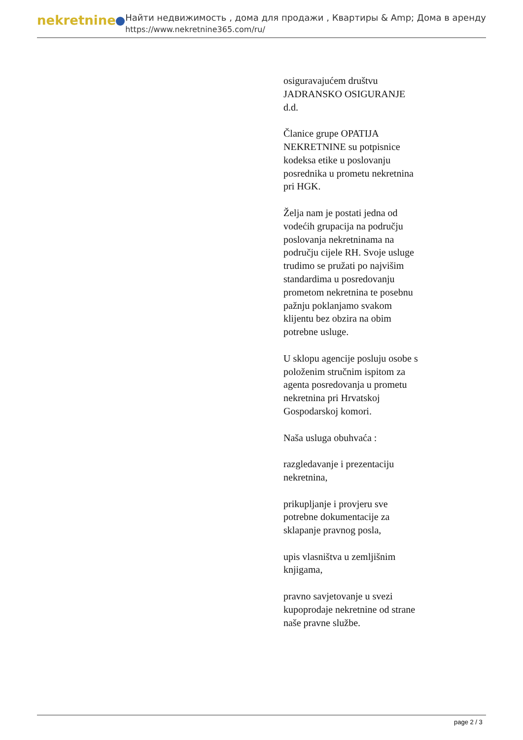nekretnine
Найти недвижимость , дома для продажи , Квартиры & Amp; Дома в аренду
https://www.nekretnine365.com/ru/
osiguravajućem društvu JADRANSKO OSIGURANJE d.d.
Članice grupe OPATIJA NEKRETNINE su potpisnice kodeksa etike u poslovanju posrednika u prometu nekretnina pri HGK.
Želja nam je postati jedna od vodećih grupacija na području poslovanja nekretninama na području cijele RH. Svoje usluge trudimo se pružati po najvišim standardima u posredovanju prometom nekretnina te posebnu pažnju poklanjamo svakom klijentu bez obzira na obim potrebne usluge.
U sklopu agencije posluju osobe s položenim stručnim ispitom za agenta posredovanja u prometu nekretnina pri Hrvatskoj Gospodarskoj komori.
Naša usluga obuhvaća :
razgledavanje i prezentaciju nekretnina,
prikupljanje i provjeru sve potrebne dokumentacije za sklapanje pravnog posla,
upis vlasništva u zemljišnim knjigama,
pravno savjetovanje u svezi kupoprodaje nekretnine od strane naše pravne službe.
page 2 / 3